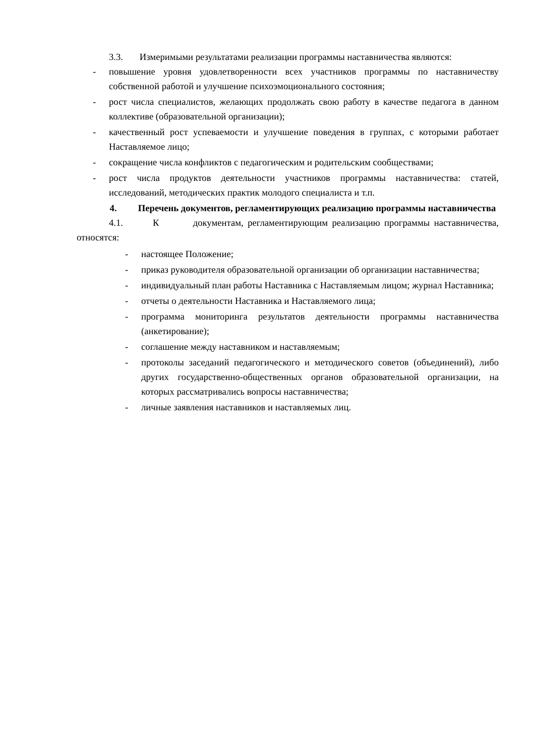3.3. Измеримыми результатами реализации программы наставничества являются:
- повышение уровня удовлетворенности всех участников программы по наставничеству собственной работой и улучшение психоэмоционального состояния;
- рост числа специалистов, желающих продолжать свою работу в качестве педагога в данном коллективе (образовательной организации);
- качественный рост успеваемости и улучшение поведения в группах, с которыми работает Наставляемое лицо;
- сокращение числа конфликтов с педагогическим и родительским сообществами;
- рост числа продуктов деятельности участников программы наставничества: статей, исследований, методических практик молодого специалиста и т.п.
4. Перечень документов, регламентирующих реализацию программы наставничества
4.1. К документам, регламентирующим реализацию программы наставничества, относятся:
- настоящее Положение;
- приказ руководителя образовательной организации об организации наставничества;
- индивидуальный план работы Наставника с Наставляемым лицом; журнал Наставника;
- отчеты о деятельности Наставника и Наставляемого лица;
- программа мониторинга результатов деятельности программы наставничества (анкетирование);
- соглашение между наставником и наставляемым;
- протоколы заседаний педагогического и методического советов (объединений), либо других государственно-общественных органов образовательной организации, на которых рассматривались вопросы наставничества;
- личные заявления наставников и наставляемых лиц.